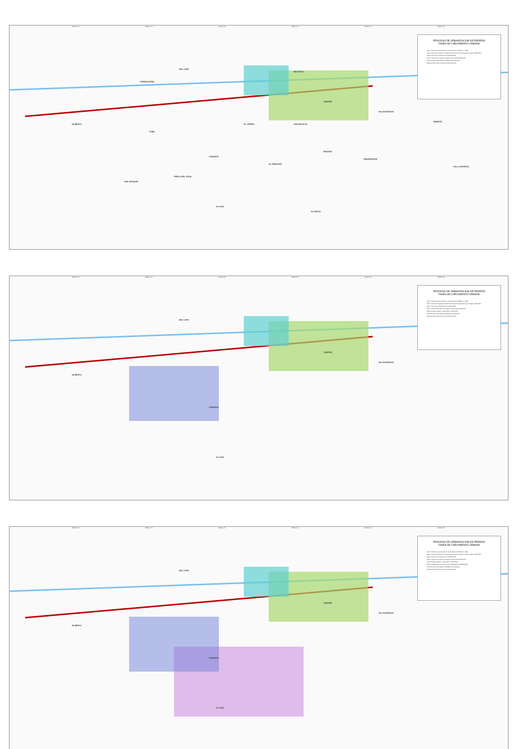46000 m.E. 48000 m.E. 50000 m.E. 52000 m.E. 54000 m.E. 56000 m.E.
PROCESO DE URBANIZACION DE PEREIRA
FASES DE CRECIMIENTO URBANO
Fase 1. Del Periodo precolombino al "mito fundacional" (10000 a.c.– 1863)
Fase 2. Colonización agraria e instauración del modelo de desarrollo agrario cafetero (1863-1930)
Fase 3. Periodo de modernización local (1930-1950)
Fase 4. Periodo de la violencia y migración campo-ciudad (1950-1970)
Tranvia Ferrocarril Carreteras principales Rios y quebradas
Marginal Clase Popular y sectores medios Clase Alta
DEL CAFE
FERROCARRIL
RIO OTUN
CENTRO
VILLAVICENCIO
OLIMPICA
CUBA
EL JARDIN SAN NICOLAS
ORIENTE
CONSOTA
BOSTON
UNIVERSIDAD
EL POBLADO
VILLA SANTANA
PERLA DEL OTUN
SAN JOAQUIN
EL OSO
EL ROCIO
46000 m.E. 48000 m.E. 50000 m.E. 52000 m.E. 54000 m.E. 56000 m.E.
PROCESO DE URBANIZACION DE PEREIRA
FASES DE CRECIMIENTO URBANO
Fase 1. Del Periodo precolombino al "mito fundacional" (10000 a.c.– 1863)
Fase 2. Colonización agraria e instauración del modelo de desarrollo agrario cafetero (1863-1930)
Fase 3. Periodo de modernización local (1930-1950)
Fase 4. Periodo de la violencia y migración campo-ciudad (1950-1970)
Fase 5. Bonanza cafetera y "desarrollismo" (1970-1990)
Tranvia Ferrocarril Carreteras principales Rios y quebradas
Marginal Clase Popular y sectores medios Clase Alta
DEL CAFE
CENTRO
VILLAVICENCIO
OLIMPICA
CONSOTA
EL OSO
46000 m.E. 48000 m.E. 50000 m.E. 52000 m.E. 54000 m.E. 56000 m.E.
PROCESO DE URBANIZACION DE PEREIRA
FASES DE CRECIMIENTO URBANO
Fase 1. Del Periodo precolombino al "mito fundacional" (10000 a.c.– 1863)
Fase 2. Colonización agraria e instauración del modelo de desarrollo agrario cafetero (1863-1930)
Fase 3. Periodo de modernización local (1930-1950)
Fase 4. Periodo de la violencia y migración campo-ciudad (1950-1970)
Fase 5. Bonanza cafetera y "desarrollismo" (1970-1990)
Fase 6. Neoliberalismo, crisis economica y desigualdad social(1990-2012)
Tranvia Ferrocarril Carreteras principales Rios y quebradas
Marginal Clase Popular y sectores medios Clase Alta
DEL CAFE
CENTRO
VILLAVICENCIO
OLIMPICA
CONSOTA
EL OSO